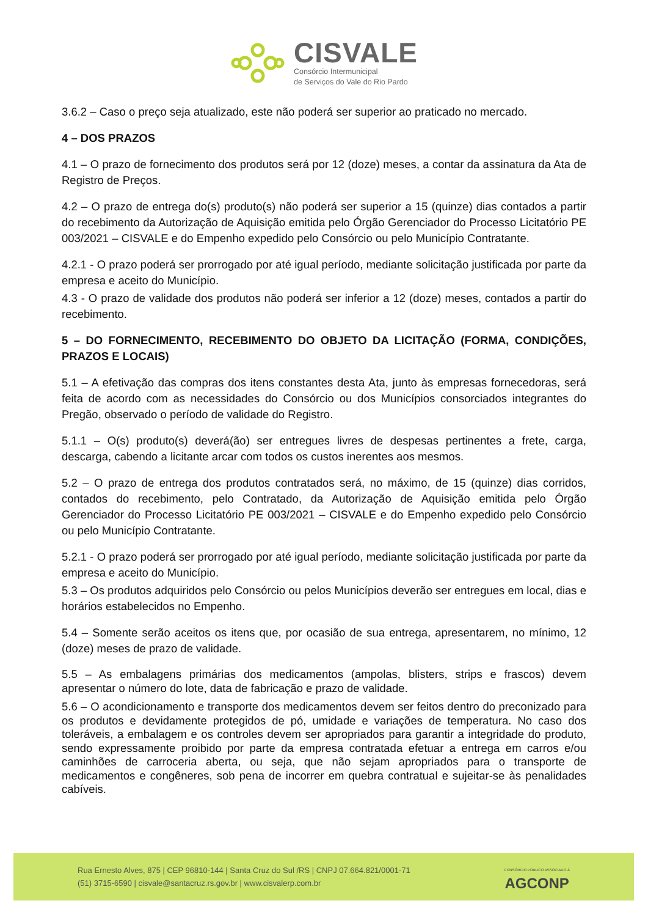CISVALE
Consórcio Intermunicipal
de Serviços do Vale do Rio Pardo
3.6.2 – Caso o preço seja atualizado, este não poderá ser superior ao praticado no mercado.
4 – DOS PRAZOS
4.1 – O prazo de fornecimento dos produtos será por 12 (doze) meses, a contar da assinatura da Ata de Registro de Preços.
4.2 – O prazo de entrega do(s) produto(s) não poderá ser superior a 15 (quinze) dias contados a partir do recebimento da Autorização de Aquisição emitida pelo Órgão Gerenciador do Processo Licitatório PE 003/2021 – CISVALE e do Empenho expedido pelo Consórcio ou pelo Município Contratante.
4.2.1 - O prazo poderá ser prorrogado por até igual período, mediante solicitação justificada por parte da empresa e aceito do Município.
4.3 - O prazo de validade dos produtos não poderá ser inferior a 12 (doze) meses, contados a partir do recebimento.
5 – DO FORNECIMENTO, RECEBIMENTO DO OBJETO DA LICITAÇÃO (FORMA, CONDIÇÕES, PRAZOS E LOCAIS)
5.1 – A efetivação das compras dos itens constantes desta Ata, junto às empresas fornecedoras, será feita de acordo com as necessidades do Consórcio ou dos Municípios consorciados integrantes do Pregão, observado o período de validade do Registro.
5.1.1 – O(s) produto(s) deverá(ão) ser entregues livres de despesas pertinentes a frete, carga, descarga, cabendo a licitante arcar com todos os custos inerentes aos mesmos.
5.2 – O prazo de entrega dos produtos contratados será, no máximo, de 15 (quinze) dias corridos, contados do recebimento, pelo Contratado, da Autorização de Aquisição emitida pelo Órgão Gerenciador do Processo Licitatório PE 003/2021 – CISVALE e do Empenho expedido pelo Consórcio ou pelo Município Contratante.
5.2.1 - O prazo poderá ser prorrogado por até igual período, mediante solicitação justificada por parte da empresa e aceito do Município.
5.3 – Os produtos adquiridos pelo Consórcio ou pelos Municípios deverão ser entregues em local, dias e horários estabelecidos no Empenho.
5.4 – Somente serão aceitos os itens que, por ocasião de sua entrega, apresentarem, no mínimo, 12 (doze) meses de prazo de validade.
5.5 – As embalagens primárias dos medicamentos (ampolas, blisters, strips e frascos) devem apresentar o número do lote, data de fabricação e prazo de validade.
5.6 – O acondicionamento e transporte dos medicamentos devem ser feitos dentro do preconizado para os produtos e devidamente protegidos de pó, umidade e variações de temperatura. No caso dos toleráveis, a embalagem e os controles devem ser apropriados para garantir a integridade do produto, sendo expressamente proibido por parte da empresa contratada efetuar a entrega em carros e/ou caminhões de carroceria aberta, ou seja, que não sejam apropriados para o transporte de medicamentos e congêneres, sob pena de incorrer em quebra contratual e sujeitar-se às penalidades cabíveis.
Rua Ernesto Alves, 875 | CEP 96810-144 | Santa Cruz do Sul /RS | CNPJ 07.664.821/0001-71
(51) 3715-6590 | cisvale@santacruz.rs.gov.br | www.cisvalerp.com.br
CONSÓRCIO PÚBLICO ASSOCIADO À
AGCONP